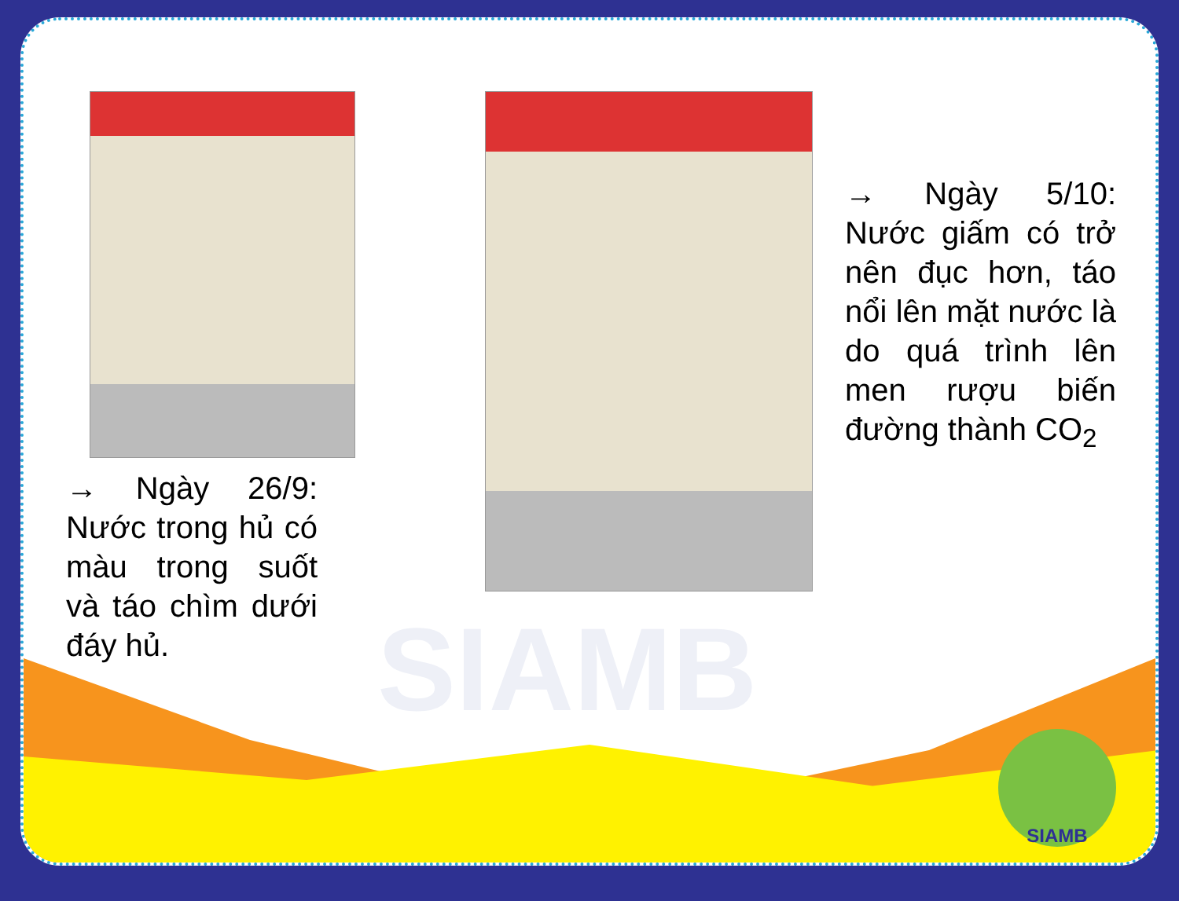SIAMB
→ Ngày 26/9: Nước trong hủ có màu trong suốt và táo chìm dưới đáy hủ.
→ Ngày 5/10: Nước giấm có trở nên đục hơn, táo nổi lên mặt nước là do quá trình lên men rượu biến đường thành CO<sub>2</sub>
SIAMB